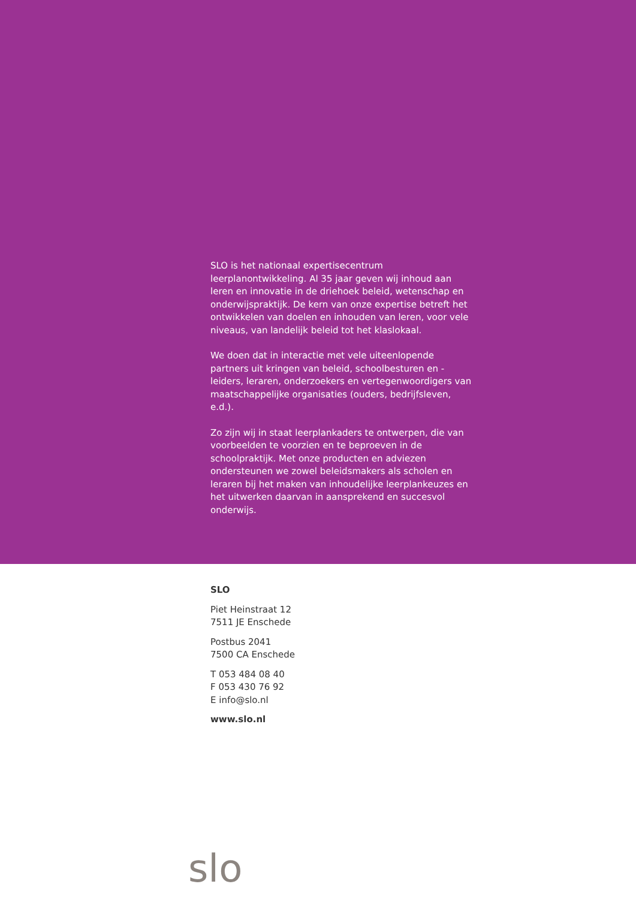SLO is het nationaal expertisecentrum leerplanontwikkeling. Al 35 jaar geven wij inhoud aan leren en innovatie in de driehoek beleid, wetenschap en onderwijspraktijk. De kern van onze expertise betreft het ontwikkelen van doelen en inhouden van leren, voor vele niveaus, van landelijk beleid tot het klaslokaal.
We doen dat in interactie met vele uiteenlopende partners uit kringen van beleid, schoolbesturen en -leiders, leraren, onderzoekers en vertegenwoordigers van maatschappelijke organisaties (ouders, bedrijfsleven, e.d.).
Zo zijn wij in staat leerplankaders te ontwerpen, die van voorbeelden te voorzien en te beproeven in de schoolpraktijk. Met onze producten en adviezen ondersteunen we zowel beleidsmakers als scholen en leraren bij het maken van inhoudelijke leerplankeuzes en het uitwerken daarvan in aansprekend en succesvol onderwijs.
SLO
Piet Heinstraat 12
7511 JE Enschede
Postbus 2041
7500 CA Enschede
T 053 484 08 40
F 053 430 76 92
E info@slo.nl
www.slo.nl
slo